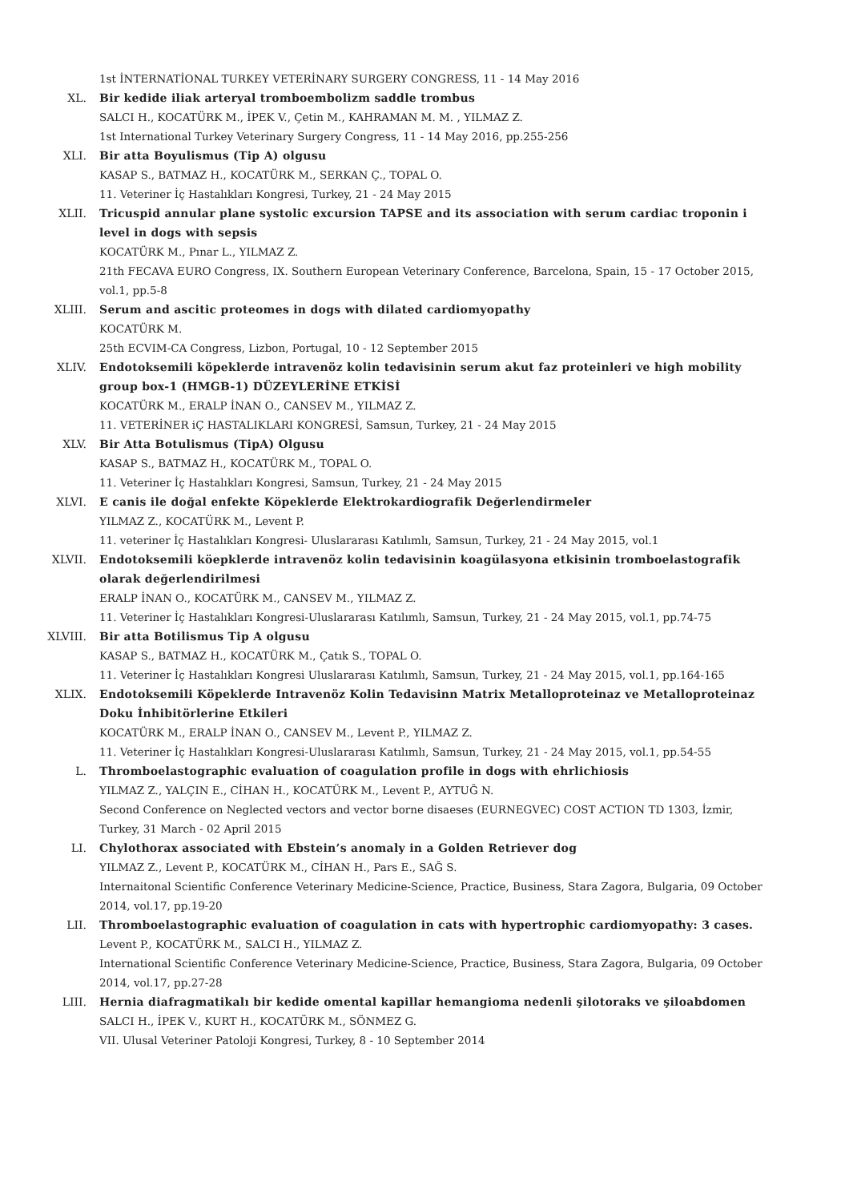1st İNTERNATİONAL TURKEY VETERİNARY SURGERY CONGRESS, 11 - 14 May 2016
XL. Bir kedide iliak arteryal tromboembolizm saddle trombus
SALCI H., KOCATÜRK M., İPEK V., Çetin M., KAHRAMAN M. M. , YILMAZ Z.
1st International Turkey Veterinary Surgery Congress, 11 - 14 May 2016, pp.255-256
XLI. Bir atta Boyulismus (Tip A) olgusu
KASAP S., BATMAZ H., KOCATÜRK M., SERKAN Ç., TOPAL O.
11. Veteriner İç Hastalıkları Kongresi, Turkey, 21 - 24 May 2015
XLII. Tricuspid annular plane systolic excursion TAPSE and its association with serum cardiac troponin i level in dogs with sepsis
KOCATÜRK M., Pınar L., YILMAZ Z.
21th FECAVA EURO Congress, IX. Southern European Veterinary Conference, Barcelona, Spain, 15 - 17 October 2015, vol.1, pp.5-8
XLIII. Serum and ascitic proteomes in dogs with dilated cardiomyopathy
KOCATÜRK M.
25th ECVIM-CA Congress, Lizbon, Portugal, 10 - 12 September 2015
XLIV. Endotoksemili köpeklerde intravenöz kolin tedavisinin serum akut faz proteinleri ve high mobility group box-1 (HMGB-1) DÜZEYLERİNE ETKİSİ
KOCATÜRK M., ERALP İNAN O., CANSEV M., YILMAZ Z.
11. VETERİNER iÇ HASTALIKLARI KONGRESİ, Samsun, Turkey, 21 - 24 May 2015
XLV. Bir Atta Botulismus (TipA) Olgusu
KASAP S., BATMAZ H., KOCATÜRK M., TOPAL O.
11. Veteriner İç Hastalıkları Kongresi, Samsun, Turkey, 21 - 24 May 2015
XLVI. E canis ile doğal enfekte Köpeklerde Elektrokardiografik Değerlendirmeler
YILMAZ Z., KOCATÜRK M., Levent P.
11. veteriner İç Hastalıkları Kongresi- Uluslararası Katılımlı, Samsun, Turkey, 21 - 24 May 2015, vol.1
XLVII. Endotoksemili köepklerde intravenöz kolin tedavisinin koagülasyona etkisinin tromboelastografik olarak değerlendirilmesi
ERALP İNAN O., KOCATÜRK M., CANSEV M., YILMAZ Z.
11. Veteriner İç Hastalıkları Kongresi-Uluslararası Katılımlı, Samsun, Turkey, 21 - 24 May 2015, vol.1, pp.74-75
XLVIII. Bir atta Botilismus Tip A olgusu
KASAP S., BATMAZ H., KOCATÜRK M., Çatık S., TOPAL O.
11. Veteriner İç Hastalıkları Kongresi Uluslararası Katılımlı, Samsun, Turkey, 21 - 24 May 2015, vol.1, pp.164-165
XLIX. Endotoksemili Köpeklerde Intravenöz Kolin Tedavisinn Matrix Metalloproteinaz ve Metalloproteinaz Doku İnhibitörlerine Etkileri
KOCATÜRK M., ERALP İNAN O., CANSEV M., Levent P., YILMAZ Z.
11. Veteriner İç Hastalıkları Kongresi-Uluslararası Katılımlı, Samsun, Turkey, 21 - 24 May 2015, vol.1, pp.54-55
L. Thromboelastographic evaluation of coagulation profile in dogs with ehrlichiosis
YILMAZ Z., YALÇIN E., CİHAN H., KOCATÜRK M., Levent P., AYTUĞ N.
Second Conference on Neglected vectors and vector borne disaeses (EURNEGVEC) COST ACTION TD 1303, İzmir, Turkey, 31 March - 02 April 2015
LI. Chylothorax associated with Ebstein’s anomaly in a Golden Retriever dog
YILMAZ Z., Levent P., KOCATÜRK M., CİHAN H., Pars E., SAĞ S.
Internaitonal Scientific Conference Veterinary Medicine-Science, Practice, Business, Stara Zagora, Bulgaria, 09 October 2014, vol.17, pp.19-20
LII. Thromboelastographic evaluation of coagulation in cats with hypertrophic cardiomyopathy: 3 cases.
Levent P., KOCATÜRK M., SALCI H., YILMAZ Z.
International Scientific Conference Veterinary Medicine-Science, Practice, Business, Stara Zagora, Bulgaria, 09 October 2014, vol.17, pp.27-28
LIII. Hernia diafragmatikalı bir kedide omental kapillar hemangioma nedenli şilotoraks ve şiloabdomen
SALCI H., İPEK V., KURT H., KOCATÜRK M., SÖNMEZ G.
VII. Ulusal Veteriner Patoloji Kongresi, Turkey, 8 - 10 September 2014